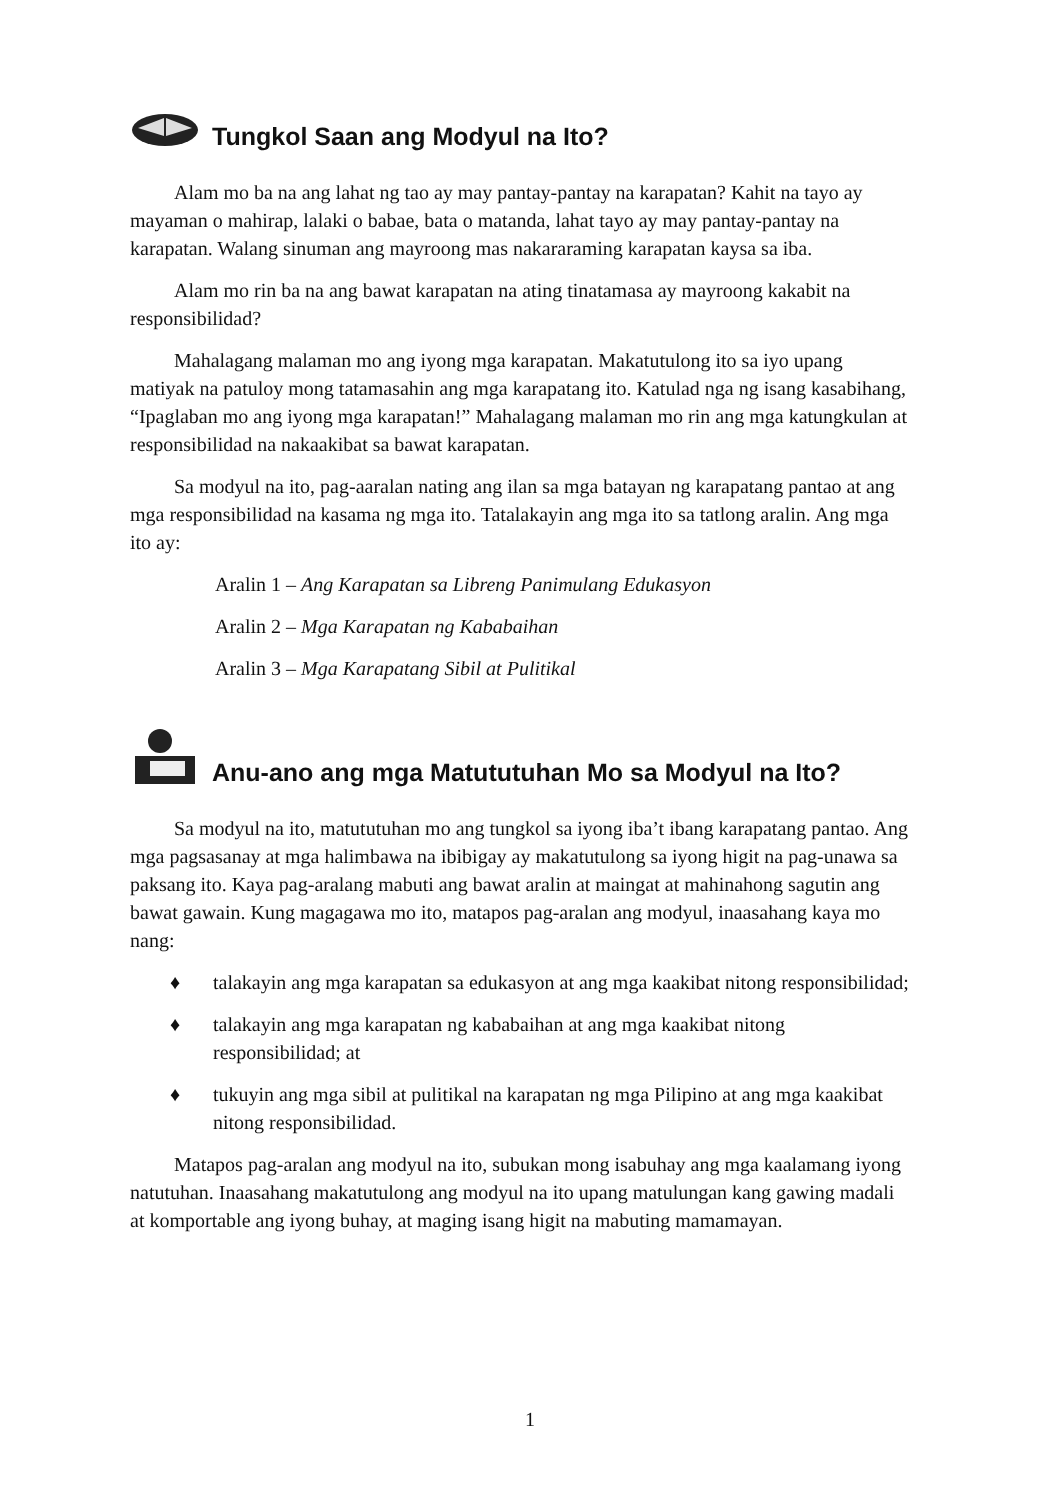Tungkol Saan ang Modyul na Ito?
Alam mo ba na ang lahat ng tao ay may pantay-pantay na karapatan? Kahit na tayo ay mayaman o mahirap, lalaki o babae, bata o matanda, lahat tayo ay may pantay-pantay na karapatan. Walang sinuman ang mayroong mas nakararaming karapatan kaysa sa iba.
Alam mo rin ba na ang bawat karapatan na ating tinatamasa ay mayroong kakabit na responsibilidad?
Mahalagang malaman mo ang iyong mga karapatan. Makatutulong ito sa iyo upang matiyak na patuloy mong tatamasahin ang mga karapatang ito. Katulad nga ng isang kasabihang, “Ipaglaban mo ang iyong mga karapatan!” Mahalagang malaman mo rin ang mga katungkulan at responsibilidad na nakaakibat sa bawat karapatan.
Sa modyul na ito, pag-aaralan nating ang ilan sa mga batayan ng karapatang pantao at ang mga responsibilidad na kasama ng mga ito. Tatalakayin ang mga ito sa tatlong aralin. Ang mga ito ay:
Aralin 1 – Ang Karapatan sa Libreng Panimulang Edukasyon
Aralin 2 – Mga Karapatan ng Kababaihan
Aralin 3 – Mga Karapatang Sibil at Pulitikal
Anu-ano ang mga Matututuhan Mo sa Modyul na Ito?
Sa modyul na ito, matututuhan mo ang tungkol sa iyong iba’t ibang karapatang pantao. Ang mga pagsasanay at mga halimbawa na ibibigay ay makatutulong sa iyong higit na pag-unawa sa paksang ito. Kaya pag-aralang mabuti ang bawat aralin at maingat at mahinahong sagutin ang bawat gawain. Kung magagawa mo ito, matapos pag-aralan ang modyul, inaasahang kaya mo nang:
♦ talakayin ang mga karapatan sa edukasyon at ang mga kaakibat nitong responsibilidad;
♦ talakayin ang mga karapatan ng kababaihan at ang mga kaakibat nitong responsibilidad; at
♦ tukuyin ang mga sibil at pulitikal na karapatan ng mga Pilipino at ang mga kaakibat nitong responsibilidad.
Matapos pag-aralan ang modyul na ito, subukan mong isabuhay ang mga kaalamang iyong natutuhan. Inaasahang makatutulong ang modyul na ito upang matulungan kang gawing madali at komportable ang iyong buhay, at maging isang higit na mabuting mamamayan.
1